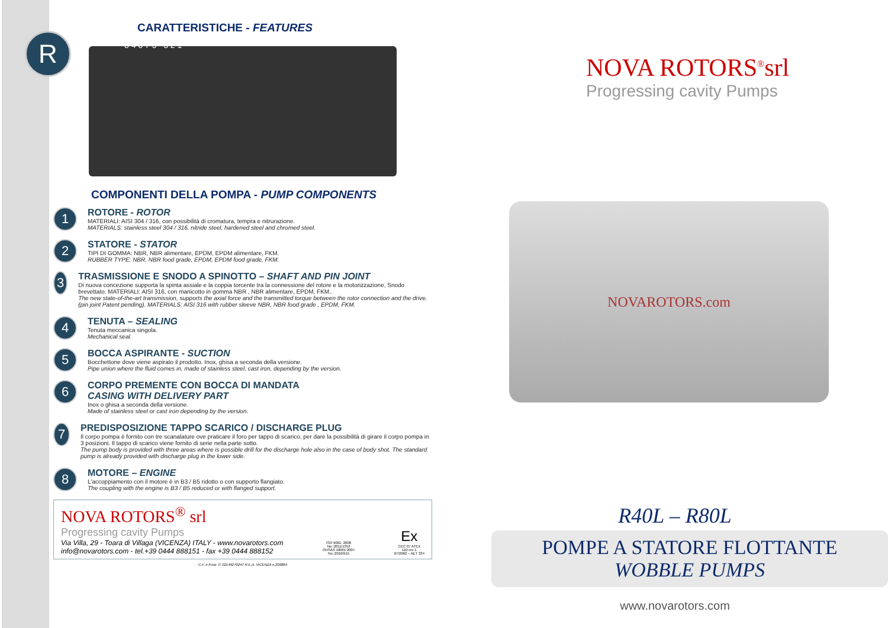R
CARATTERISTICHE - FEATURES
8 4 6 7 5 3 2 1
COMPONENTI DELLA POMPA - PUMP COMPONENTS
1
ROTORE - ROTOR
MATERIALI: AISI 304 / 316, con possibilità di cromatura, tempra e nitrurazione.
MATERIALS: stainless steel 304 / 316, nitride steel, hardened steel and chromed steel.
2
STATORE - STATOR
TIPI DI GOMMA: NBR, NBR alimentare, EPDM, EPDM alimentare, FKM.
RUBBER TYPE: NBR, NBR food grade, EPDM, EPDM food grade, FKM.
3
TRASMISSIONE E SNODO A SPINOTTO – SHAFT AND PIN JOINT
Di nuova concezione supporta la spinta assiale e la coppia torcente tra la connessione del rotore e la motorizzazione, Snodo brevettato. MATERIALI: AISI 316, con manicotto in gomma NBR , NBR alimentare, EPDM, FKM..
The new state-of-the-art transmission, supports the axial force and the transmitted torque between the rotor connection and the drive. (pin joint Patent pending). MATERIALS: AISI 316 with rubber sleeve NBR, NBR food grade , EPDM, FKM.
4
TENUTA – SEALING
Tenuta meccanica singola.
Mechanical seal.
5
BOCCA ASPIRANTE - SUCTION
Bocchettone dove viene aspirato il prodotto. Inox, ghisa a seconda della versione.
Pipe union where the fluid comes in, made of stainless steel, cast iron, depending by the version.
6
CORPO PREMENTE CON BOCCA DI MANDATA
CASING WITH DELIVERY PART
Inox o ghisa a seconda della versione.
Made of stainless steel or cast iron depending by the version.
7
PREDISPOSIZIONE TAPPO SCARICO / DISCHARGE PLUG
Il corpo pompa è fornito con tre scanalature ove praticare il foro per tappo di scarico, per dare la possibilità di girare il corpo pompa in 3 posizioni. Il tappo di scarico viene fornito di serie nella parte sotto.
The pump body is provided with three areas where is possible drill for the discharge hole also in the case of body shot. The standard pump is already provided with discharge plug in the lower side.
8
MOTORE – ENGINE
L'accoppiamento con il motore è in B3 / B5 ridotto o con supporto flangiato.
The coupling with the engine is B3 / B5 reduced or with flanged support.
NOVA ROTORS<sup>®</sup> srl
Progressing cavity Pumps
Via Villa, 29 - Toara di Villaga (VICENZA) ITALY - www.novarotors.com
info@novarotors.com - tel.+39 0444 888151 - fax +39 0444 888152
ISO 9001: 2008
No.:2011/1353
OHSAS 18001:2007
No.:2010/915
Ex
CEC 07 ATEX
110 rev 1
07/2062 – AET 334
C.F. e P.iva: IT 02149270247 R.E.A. VICENZA n.209864
NOVA ROTORS<sup>®</sup>srl
Progressing cavity Pumps
NOVAROTORS.com
R40L – R80L
POMPE A STATORE FLOTTANTE
WOBBLE PUMPS
www.novarotors.com